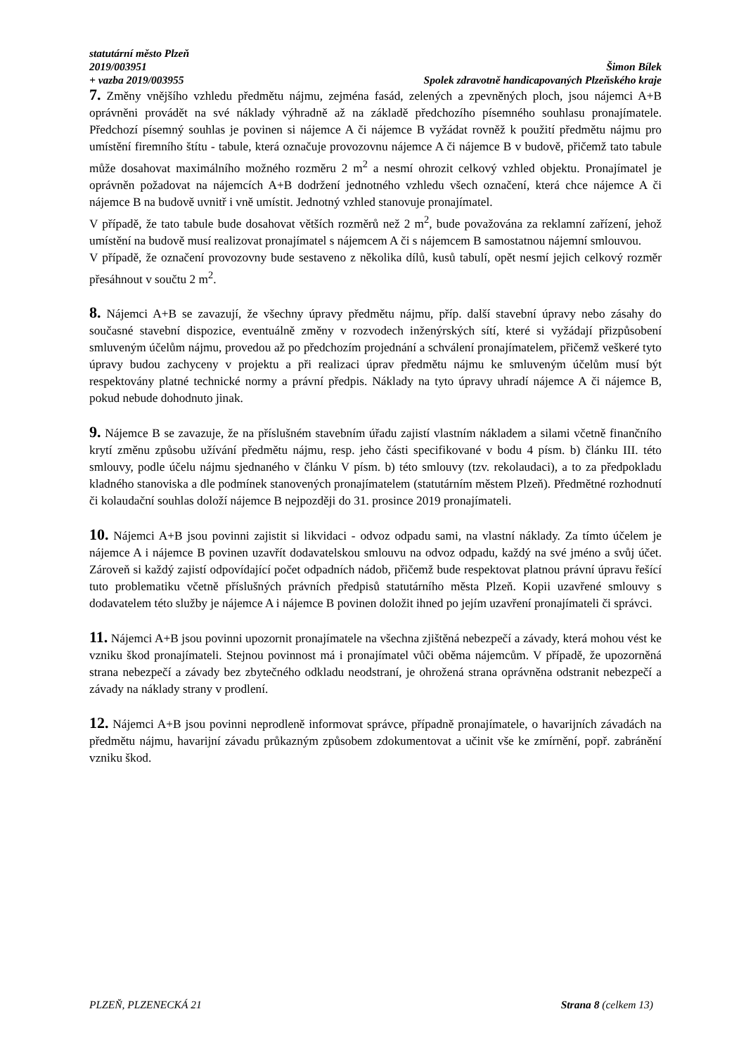statutární město Plzeň
2019/003951
+ vazba 2019/003955
Šimon Bílek
Spolek zdravotně handicapovaných Plzeňského kraje
7. Změny vnějšího vzhledu předmětu nájmu, zejména fasád, zelených a zpevněných ploch, jsou nájemci A+B oprávněni provádět na své náklady výhradně až na základě předchozího písemného souhlasu pronajímatele. Předchozí písemný souhlas je povinen si nájemce A či nájemce B vyžádat rovněž k použití předmětu nájmu pro umístění firemního štítu - tabule, která označuje provozovnu nájemce A či nájemce B v budově, přičemž tato tabule může dosahovat maximálního možného rozměru 2 m<sup>2</sup> a nesmí ohrozit celkový vzhled objektu. Pronajímatel je oprávněn požadovat na nájemcích A+B dodržení jednotného vzhledu všech označení, která chce nájemce A či nájemce B na budově uvnitř i vně umístit. Jednotný vzhled stanovuje pronajímatel.
V případě, že tato tabule bude dosahovat větších rozměrů než 2 m<sup>2</sup>, bude považována za reklamní zařízení, jehož umístění na budově musí realizovat pronajímatel s nájemcem A či s nájemcem B samostatnou nájemní smlouvou.
V případě, že označení provozovny bude sestaveno z několika dílů, kusů tabulí, opět nesmí jejich celkový rozměr přesáhnout v součtu 2 m<sup>2</sup>.
8. Nájemci A+B se zavazují, že všechny úpravy předmětu nájmu, příp. další stavební úpravy nebo zásahy do současné stavební dispozice, eventuálně změny v rozvodech inženýrských sítí, které si vyžádají přizpůsobení smluveným účelům nájmu, provedou až po předchozím projednání a schválení pronajímatelem, přičemž veškeré tyto úpravy budou zachyceny v projektu a při realizaci úprav předmětu nájmu ke smluveným účelům musí být respektovány platné technické normy a právní předpis. Náklady na tyto úpravy uhradí nájemce A či nájemce B, pokud nebude dohodnuto jinak.
9. Nájemce B se zavazuje, že na příslušném stavebním úřadu zajistí vlastním nákladem a silami včetně finančního krytí změnu způsobu užívání předmětu nájmu, resp. jeho části specifikované v bodu 4 písm. b) článku III. této smlouvy, podle účelu nájmu sjednaného v článku V písm. b) této smlouvy (tzv. rekolaudaci), a to za předpokladu kladného stanoviska a dle podmínek stanovených pronajímatelem (statutárním městem Plzeň). Předmětné rozhodnutí či kolaudační souhlas doloží nájemce B nejpozději do 31. prosince 2019 pronajímateli.
10. Nájemci A+B jsou povinni zajistit si likvidaci - odvoz odpadu sami, na vlastní náklady. Za tímto účelem je nájemce A i nájemce B povinen uzavřít dodavatelskou smlouvu na odvoz odpadu, každý na své jméno a svůj účet. Zároveň si každý zajistí odpovídající počet odpadních nádob, přičemž bude respektovat platnou právní úpravu řešící tuto problematiku včetně příslušných právních předpisů statutárního města Plzeň. Kopii uzavřené smlouvy s dodavatelem této služby je nájemce A i nájemce B povinen doložit ihned po jejím uzavření pronajímateli či správci.
11. Nájemci A+B jsou povinni upozornit pronajímatele na všechna zjištěná nebezpečí a závady, která mohou vést ke vzniku škod pronajímateli. Stejnou povinnost má i pronajímatel vůči oběma nájemcům. V případě, že upozorněná strana nebezpečí a závady bez zbytečného odkladu neodstraní, je ohrožená strana oprávněna odstranit nebezpečí a závady na náklady strany v prodlení.
12. Nájemci A+B jsou povinni neprodleně informovat správce, případně pronajímatele, o havarijních závadách na předmětu nájmu, havarijní závadu průkazným způsobem zdokumentovat a učinit vše ke zmírnění, popř. zabránění vzniku škod.
PLZEŇ, PLZENECKÁ 21 Strana 8 (celkem 13)